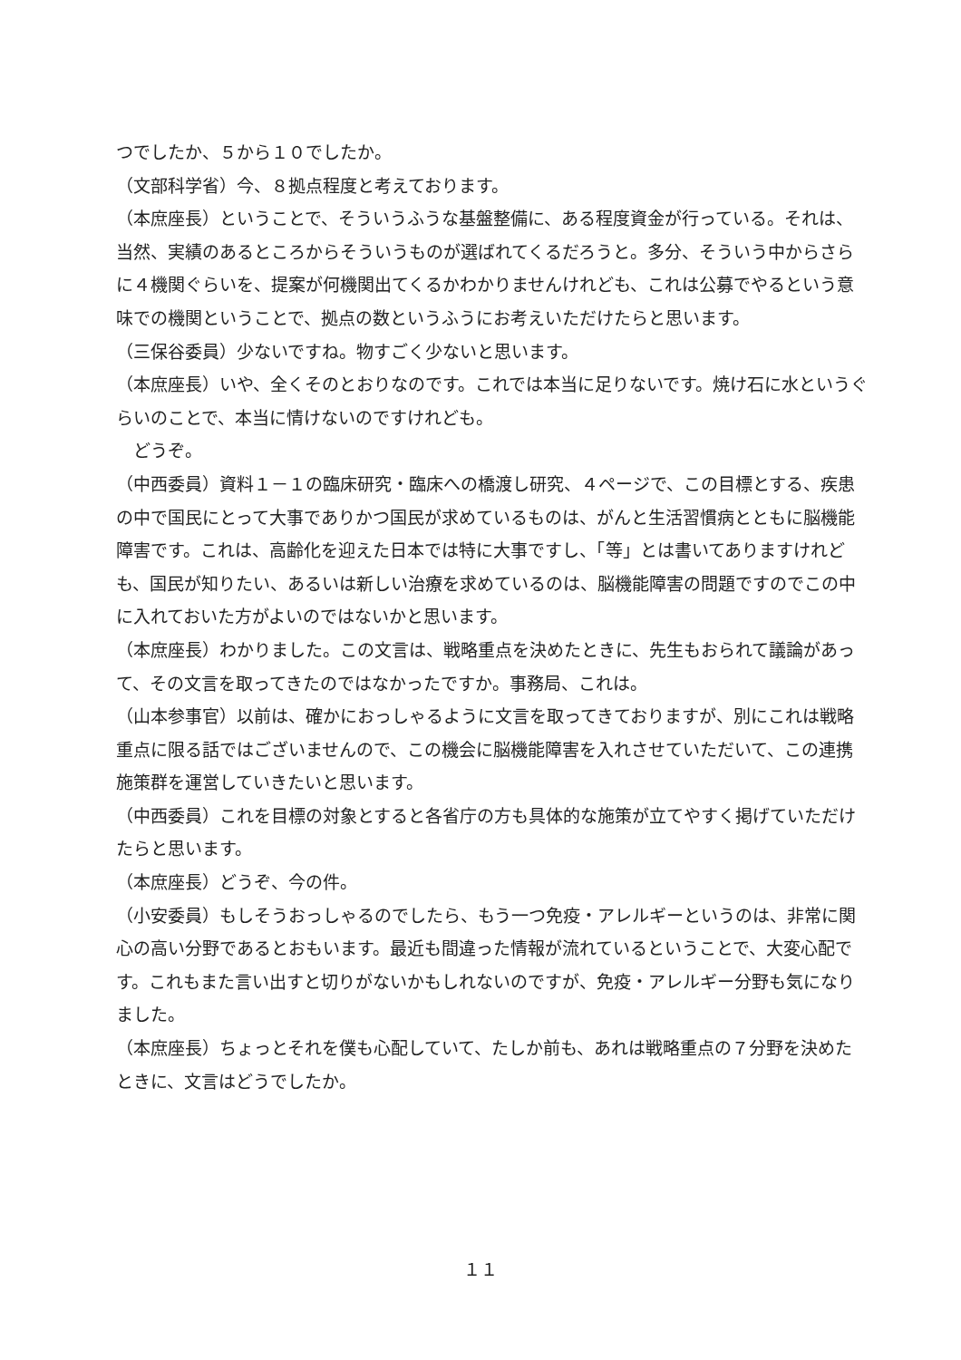つでしたか、５から１０でしたか。
（文部科学省）今、８拠点程度と考えております。
（本庶座長）ということで、そういうふうな基盤整備に、ある程度資金が行っている。それは、当然、実績のあるところからそういうものが選ばれてくるだろうと。多分、そういう中からさらに４機関ぐらいを、提案が何機関出てくるかわかりませんけれども、これは公募でやるという意味での機関ということで、拠点の数というふうにお考えいただけたらと思います。
（三保谷委員）少ないですね。物すごく少ないと思います。
（本庶座長）いや、全くそのとおりなのです。これでは本当に足りないです。焼け石に水というぐらいのことで、本当に情けないのですけれども。
　どうぞ。
（中西委員）資料１－１の臨床研究・臨床への橋渡し研究、４ページで、この目標とする、疾患の中で国民にとって大事でありかつ国民が求めているものは、がんと生活習慣病とともに脳機能障害です。これは、高齢化を迎えた日本では特に大事ですし、「等」とは書いてありますけれども、国民が知りたい、あるいは新しい治療を求めているのは、脳機能障害の問題ですのでこの中に入れておいた方がよいのではないかと思います。
（本庶座長）わかりました。この文言は、戦略重点を決めたときに、先生もおられて議論があって、その文言を取ってきたのではなかったですか。事務局、これは。
（山本参事官）以前は、確かにおっしゃるように文言を取ってきておりますが、別にこれは戦略重点に限る話ではございませんので、この機会に脳機能障害を入れさせていただいて、この連携施策群を運営していきたいと思います。
（中西委員）これを目標の対象とすると各省庁の方も具体的な施策が立てやすく掲げていただけたらと思います。
（本庶座長）どうぞ、今の件。
（小安委員）もしそうおっしゃるのでしたら、もう一つ免疫・アレルギーというのは、非常に関心の高い分野であるとおもいます。最近も間違った情報が流れているということで、大変心配です。これもまた言い出すと切りがないかもしれないのですが、免疫・アレルギー分野も気になりました。
（本庶座長）ちょっとそれを僕も心配していて、たしか前も、あれは戦略重点の７分野を決めたときに、文言はどうでしたか。
１１